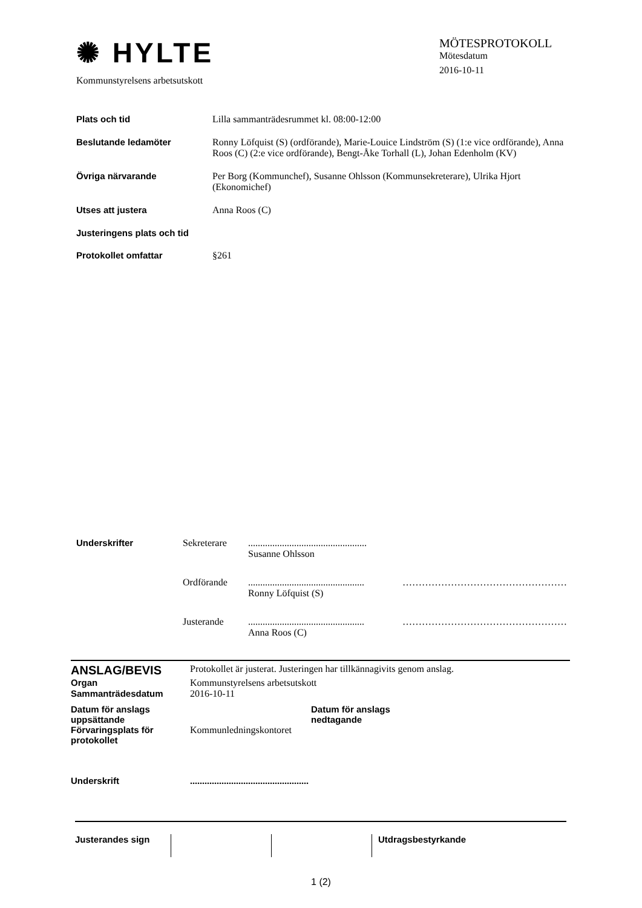✺ HYLTE
Kommunstyrelsens arbetsutskott
MÖTESPROTOKOLL
Mötesdatum
2016-10-11
Plats och tid Lilla sammanträdesrummet kl. 08:00-12:00
Beslutande ledamöter Ronny Löfquist (S) (ordförande), Marie-Louice Lindström (S) (1:e vice ordförande), Anna Roos (C) (2:e vice ordförande), Bengt-Åke Torhall (L), Johan Edenholm (KV)
Övriga närvarande Per Borg (Kommunchef), Susanne Ohlsson (Kommunsekreterare), Ulrika Hjort (Ekonomichef)
Utses att justera Anna Roos (C)
Justeringens plats och tid
Protokollet omfattar §261
Underskrifter Sekreterare .................................................
Susanne Ohlsson
Ordförande ................................................
Ronny Löfquist (S)
……………………………………………
Justerande ................................................
Anna Roos (C)
……………………………………………
ANSLAG/BEVIS
Protokollet är justerat. Justeringen har tillkännagivits genom anslag.
Organ Kommunstyrelsens arbetsutskott
Sammanträdesdatum 2016-10-11
Datum för anslags uppsättande
Datum för anslags nedtagande
Förvaringsplats för protokollet
Kommunledningskontoret
Underskrift .................................................
Justerandes sign
Utdragsbestyrkande
1 (2)